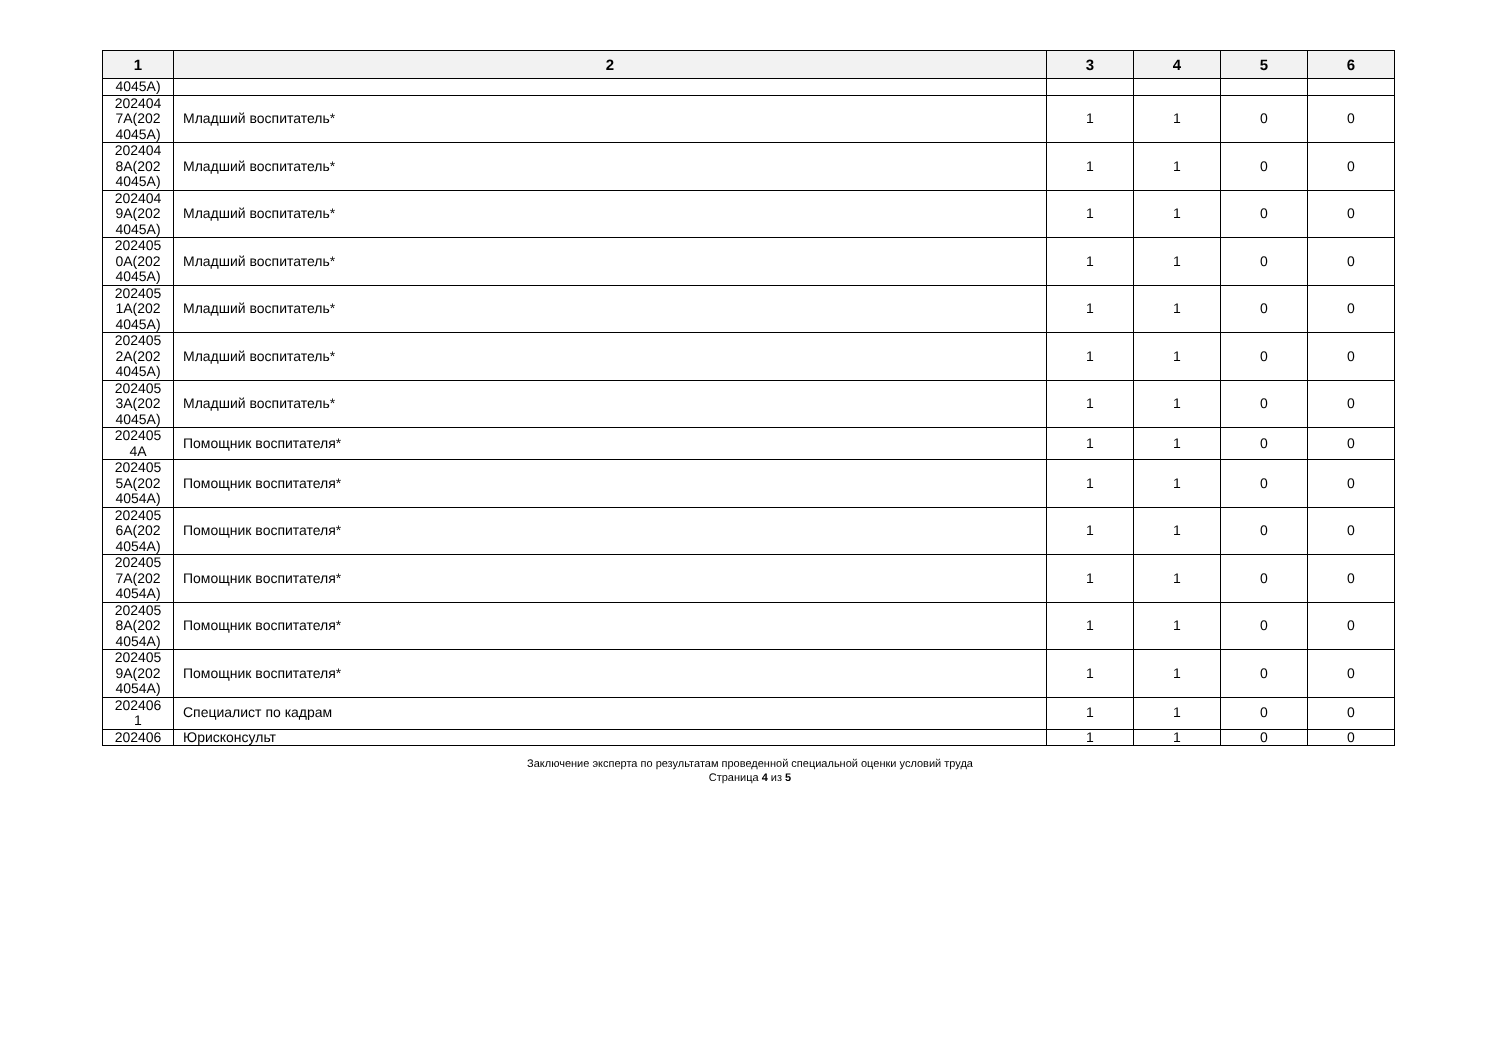| 1 | 2 | 3 | 4 | 5 | 6 |
| --- | --- | --- | --- | --- | --- |
| 4045А) | | | | | |
| 202404 7А(202 4045А) | Младший воспитатель* | 1 | 1 | 0 | 0 |
| 202404 8А(202 4045А) | Младший воспитатель* | 1 | 1 | 0 | 0 |
| 202404 9А(202 4045А) | Младший воспитатель* | 1 | 1 | 0 | 0 |
| 202405 0А(202 4045А) | Младший воспитатель* | 1 | 1 | 0 | 0 |
| 202405 1А(202 4045А) | Младший воспитатель* | 1 | 1 | 0 | 0 |
| 202405 2А(202 4045А) | Младший воспитатель* | 1 | 1 | 0 | 0 |
| 202405 3А(202 4045А) | Младший воспитатель* | 1 | 1 | 0 | 0 |
| 202405 4А | Помощник воспитателя* | 1 | 1 | 0 | 0 |
| 202405 5А(202 4054А) | Помощник воспитателя* | 1 | 1 | 0 | 0 |
| 202405 6А(202 4054А) | Помощник воспитателя* | 1 | 1 | 0 | 0 |
| 202405 7А(202 4054А) | Помощник воспитателя* | 1 | 1 | 0 | 0 |
| 202405 8А(202 4054А) | Помощник воспитателя* | 1 | 1 | 0 | 0 |
| 202405 9А(202 4054А) | Помощник воспитателя* | 1 | 1 | 0 | 0 |
| 202406 1 | Специалист по кадрам | 1 | 1 | 0 | 0 |
| 202406 | Юрисконсульт | 1 | 1 | 0 | 0 |
Заключение эксперта по результатам проведенной специальной оценки условий труда
Страница 4 из 5